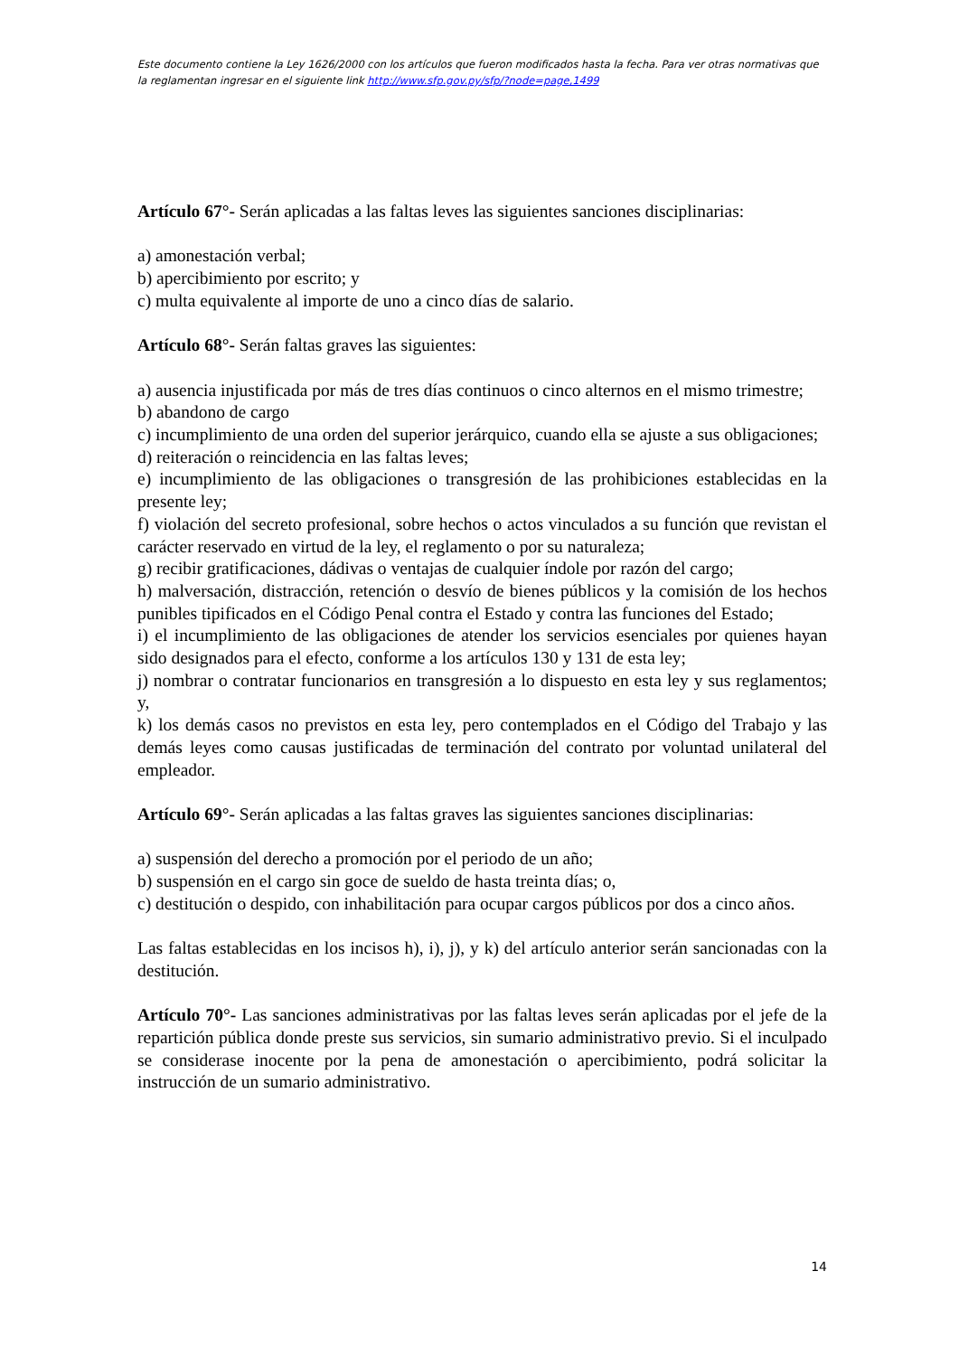Este documento contiene la Ley 1626/2000 con los artículos que fueron modificados hasta la fecha. Para ver otras normativas que la reglamentan ingresar en el siguiente link http://www.sfp.gov.py/sfp/?node=page,1499
Artículo 67°- Serán aplicadas a las faltas leves las siguientes sanciones disciplinarias:
a) amonestación verbal;
b) apercibimiento por escrito; y
c) multa equivalente al importe de uno a cinco días de salario.
Artículo 68°- Serán faltas graves las siguientes:
a) ausencia injustificada por más de tres días continuos o cinco alternos en el mismo trimestre;
b) abandono de cargo
c) incumplimiento de una orden del superior jerárquico, cuando ella se ajuste a sus obligaciones;
d) reiteración o reincidencia en las faltas leves;
e) incumplimiento de las obligaciones o transgresión de las prohibiciones establecidas en la presente ley;
f) violación del secreto profesional, sobre hechos o actos vinculados a su función que revistan el carácter reservado en virtud de la ley, el reglamento o por su naturaleza;
g) recibir gratificaciones, dádivas o ventajas de cualquier índole por razón del cargo;
h) malversación, distracción, retención o desvío de bienes públicos y la comisión de los hechos punibles tipificados en el Código Penal contra el Estado y contra las funciones del Estado;
i) el incumplimiento de las obligaciones de atender los servicios esenciales por quienes hayan sido designados para el efecto, conforme a los artículos 130 y 131 de esta ley;
j) nombrar o contratar funcionarios en transgresión a lo dispuesto en esta ley y sus reglamentos; y,
k) los demás casos no previstos en esta ley, pero contemplados en el Código del Trabajo y las demás leyes como causas justificadas de terminación del contrato por voluntad unilateral del empleador.
Artículo 69°- Serán aplicadas a las faltas graves las siguientes sanciones disciplinarias:
a) suspensión del derecho a promoción por el periodo de un año;
b) suspensión en el cargo sin goce de sueldo de hasta treinta días; o,
c) destitución o despido, con inhabilitación para ocupar cargos públicos por dos a cinco años.
Las faltas establecidas en los incisos h), i), j), y k) del artículo anterior serán sancionadas con la destitución.
Artículo 70°- Las sanciones administrativas por las faltas leves serán aplicadas por el jefe de la repartición pública donde preste sus servicios, sin sumario administrativo previo. Si el inculpado se considerase inocente por la pena de amonestación o apercibimiento, podrá solicitar la instrucción de un sumario administrativo.
14